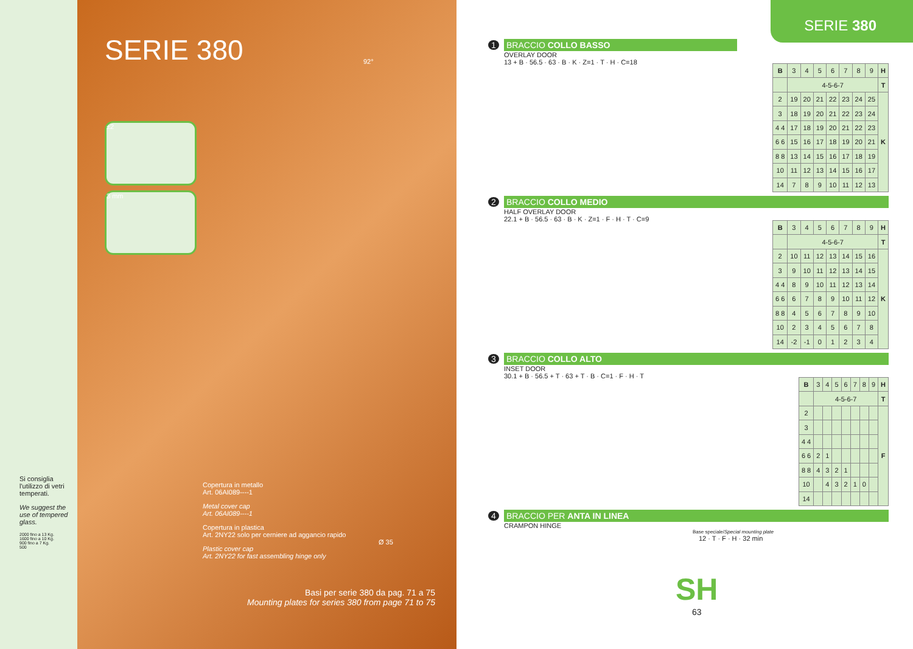Si consiglia l'utilizzo di vetri temperati.
We suggest the use of tempered glass.
2000 fino a 13 Kg.
1600 fino a 10 Kg.
900 fino a 7 Kg.
500
SERIE 380
±2
3 mm
Copertura in metallo
Art. 06AI089----1
Metal cover cap
Art. 06AI089----1
Copertura in plastica
Art. 2NY22 solo per cerniere ad aggancio rapido
Plastic cover cap
Art. 2NY22 for fast assembling hinge only
92°
Ø 35
Basi per serie 380 da pag. 71 a 75
Mounting plates for series 380 from page 71 to 75
SERIE 380
1 BRACCIO COLLO BASSO
OVERLAY DOOR
13 + B · 56.5 · 63 · B · K · Z=1 · T · H · C=18
| B | 3 | 4 | 5 | 6 | 7 | 8 | 9 | H |
| | 4-5-6-7 | | | | | | | T |
| 2 | 19 | 20 | 21 | 22 | 23 | 24 | 25 | K |
| 3 | 18 | 19 | 20 | 21 | 22 | 23 | 24 | |
| 4 4 | 17 | 18 | 19 | 20 | 21 | 22 | 23 | |
| 6 6 | 15 | 16 | 17 | 18 | 19 | 20 | 21 | |
| 8 8 | 13 | 14 | 15 | 16 | 17 | 18 | 19 | |
| 10 | 11 | 12 | 13 | 14 | 15 | 16 | 17 | |
| 14 | 7 | 8 | 9 | 10 | 11 | 12 | 13 | |
2 BRACCIO COLLO MEDIO
HALF OVERLAY DOOR
22.1 + B · 56.5 · 63 · B · K · Z=1 · F · H · T · C=9
| B | 3 | 4 | 5 | 6 | 7 | 8 | 9 | H |
| | 4-5-6-7 | | | | | | | T |
| 2 | 10 | 11 | 12 | 13 | 14 | 15 | 16 | K |
| 3 | 9 | 10 | 11 | 12 | 13 | 14 | 15 | |
| 4 4 | 8 | 9 | 10 | 11 | 12 | 13 | 14 | |
| 6 6 | 6 | 7 | 8 | 9 | 10 | 11 | 12 | |
| 8 8 | 4 | 5 | 6 | 7 | 8 | 9 | 10 | |
| 10 | 2 | 3 | 4 | 5 | 6 | 7 | 8 | |
| 14 | -2 | -1 | 0 | 1 | 2 | 3 | 4 | |
3 BRACCIO COLLO ALTO
INSET DOOR
30.1 + B · 56.5 + T · 63 + T · B · C=1 · F · H · T
| B | 3 | 4 | 5 | 6 | 7 | 8 | 9 | H |
| | 4-5-6-7 | | | | | | | T |
| 2 | | | | | | | | F |
| 3 | | | | | | | | |
| 4 4 | | | | | | | | |
| 6 6 | 2 | 1 | | | | | | |
| 8 8 | 4 | 3 | 2 | 1 | | | | |
| 10 | | 4 | 3 | 2 | 1 | 0 | | |
| 14 | | | | | | | | |
4 BRACCIO PER ANTA IN LINEA
CRAMPON HINGE
Base speciale/Special mounting plate
12 · T · F · H · 32 min
SH
63